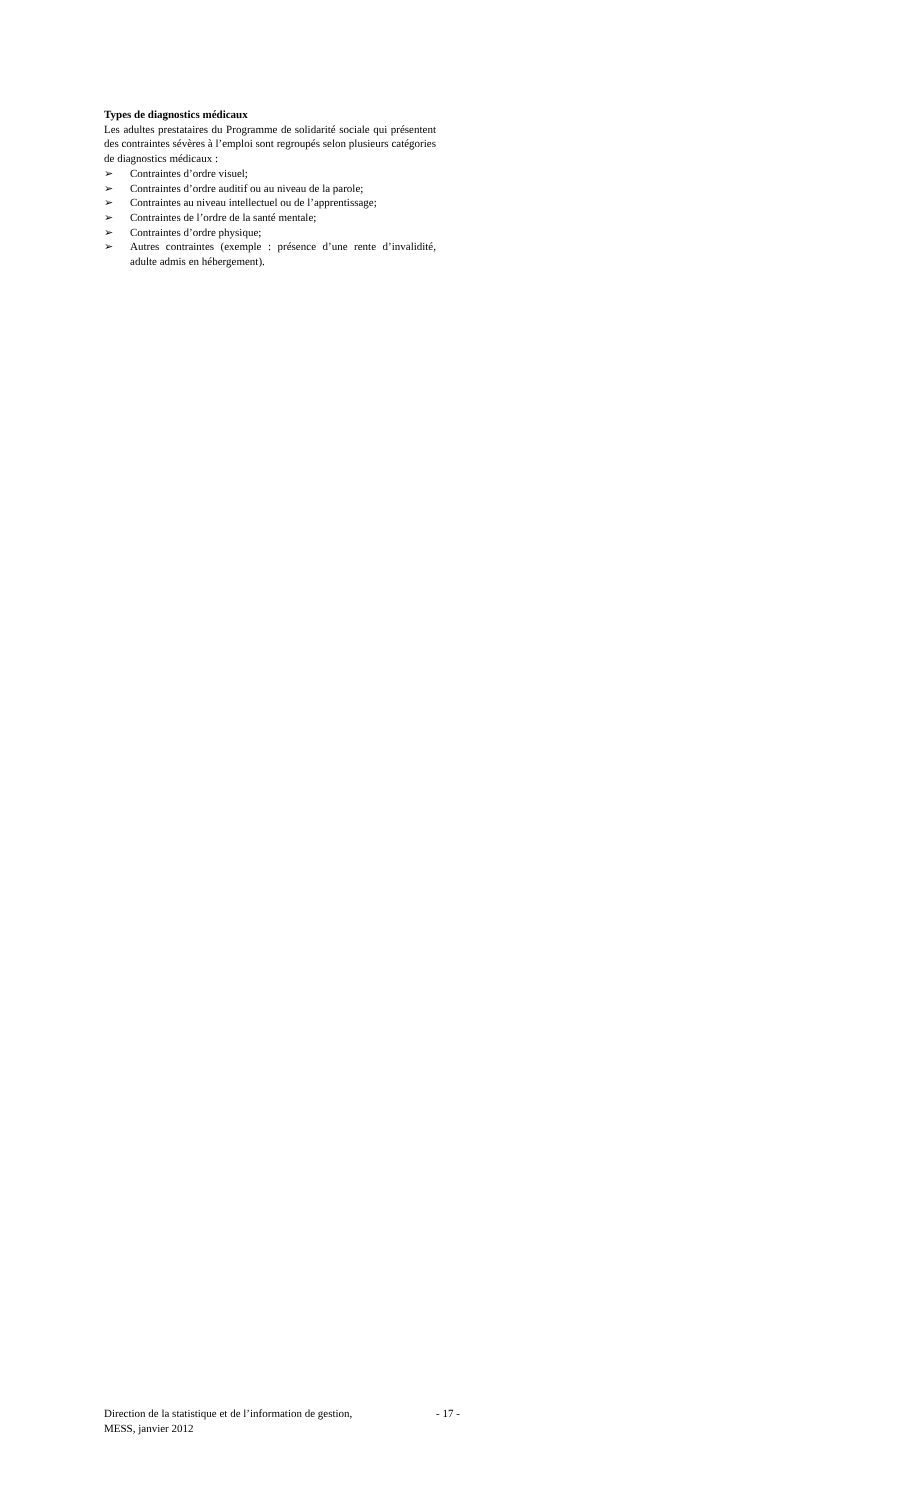Types de diagnostics médicaux
Les adultes prestataires du Programme de solidarité sociale qui présentent des contraintes sévères à l’emploi sont regroupés selon plusieurs catégories de diagnostics médicaux :
➢ Contraintes d’ordre visuel;
➢ Contraintes d’ordre auditif ou au niveau de la parole;
➢ Contraintes au niveau intellectuel ou de l’apprentissage;
➢ Contraintes de l’ordre de la santé mentale;
➢ Contraintes d’ordre physique;
➢ Autres contraintes (exemple : présence d’une rente d’invalidité, adulte admis en hébergement).
Direction de la statistique et de l’information de gestion,
MESS, janvier 2012
- 17 -